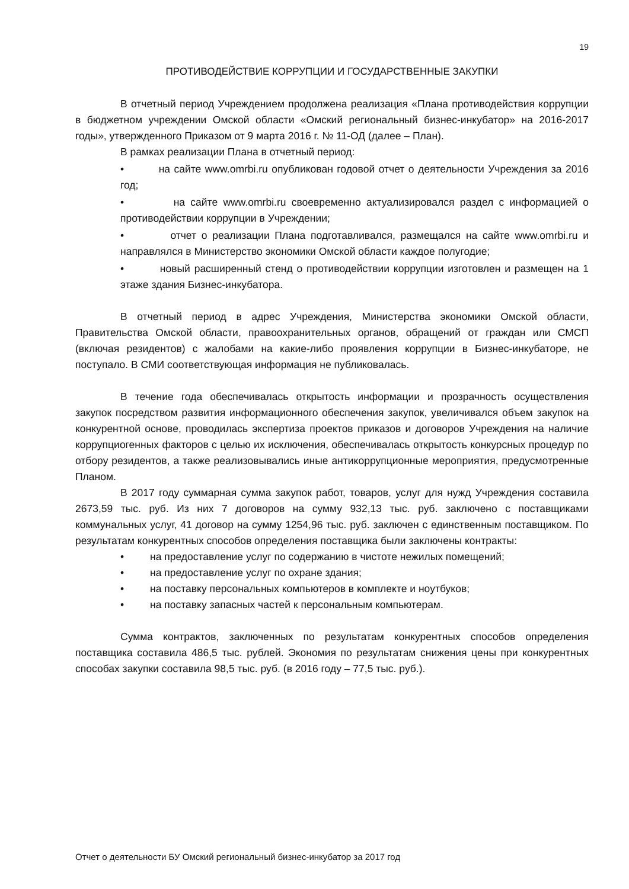19
ПРОТИВОДЕЙСТВИЕ КОРРУПЦИИ И ГОСУДАРСТВЕННЫЕ ЗАКУПКИ
В отчетный период Учреждением продолжена реализация «Плана противодействия коррупции в бюджетном учреждении Омской области «Омский региональный бизнес-инкубатор» на 2016-2017 годы», утвержденного Приказом от 9 марта 2016 г. № 11-ОД (далее – План).
В рамках реализации Плана в отчетный период:
• на сайте www.omrbi.ru опубликован годовой отчет о деятельности Учреждения за 2016 год;
• на сайте www.omrbi.ru своевременно актуализировался раздел с информацией о противодействии коррупции в Учреждении;
• отчет о реализации Плана подготавливался, размещался на сайте www.omrbi.ru и направлялся в Министерство экономики Омской области каждое полугодие;
• новый расширенный стенд о противодействии коррупции изготовлен и размещен на 1 этаже здания Бизнес-инкубатора.
В отчетный период в адрес Учреждения, Министерства экономики Омской области, Правительства Омской области, правоохранительных органов, обращений от граждан или СМСП (включая резидентов) с жалобами на какие-либо проявления коррупции в Бизнес-инкубаторе, не поступало. В СМИ соответствующая информация не публиковалась.
В течение года обеспечивалась открытость информации и прозрачность осуществления закупок посредством развития информационного обеспечения закупок, увеличивался объем закупок на конкурентной основе, проводилась экспертиза проектов приказов и договоров Учреждения на наличие коррупциогенных факторов с целью их исключения, обеспечивалась открытость конкурсных процедур по отбору резидентов, а также реализовывались иные антикоррупционные мероприятия, предусмотренные Планом.
В 2017 году суммарная сумма закупок работ, товаров, услуг для нужд Учреждения составила 2673,59 тыс. руб. Из них 7 договоров на сумму 932,13 тыс. руб. заключено с поставщиками коммунальных услуг, 41 договор на сумму 1254,96 тыс. руб. заключен с единственным поставщиком. По результатам конкурентных способов определения поставщика были заключены контракты:
• на предоставление услуг по содержанию в чистоте нежилых помещений;
• на предоставление услуг по охране здания;
• на поставку персональных компьютеров в комплекте и ноутбуков;
• на поставку запасных частей к персональным компьютерам.
Сумма контрактов, заключенных по результатам конкурентных способов определения поставщика составила 486,5 тыс. рублей. Экономия по результатам снижения цены при конкурентных способах закупки составила 98,5 тыс. руб. (в 2016 году – 77,5 тыс. руб.).
Отчет о деятельности БУ Омский региональный бизнес-инкубатор за 2017 год